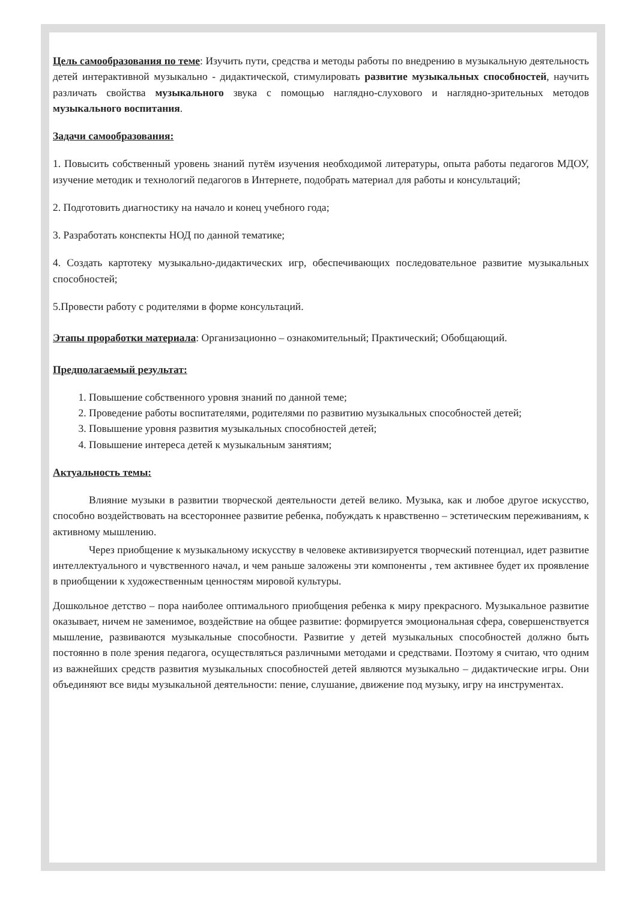Цель самообразования по теме: Изучить пути, средства и методы работы по внедрению в музыкальную деятельность детей интерактивной музыкально - дидактической, стимулировать развитие музыкальных способностей, научить различать свойства музыкального звука с помощью наглядно-слухового и наглядно-зрительных методов музыкального воспитания.
Задачи самообразования:
1. Повысить собственный уровень знаний путём изучения необходимой литературы, опыта работы педагогов МДОУ, изучение методик и технологий педагогов в Интернете, подобрать материал для работы и консультаций;
2. Подготовить диагностику на начало и конец учебного года;
3. Разработать конспекты НОД по данной тематике;
4. Создать картотеку музыкально-дидактических игр, обеспечивающих последовательное развитие музыкальных способностей;
5.Провести работу с родителями в форме консультаций.
Этапы проработки материала: Организационно – ознакомительный; Практический; Обобщающий.
Предполагаемый результат:
1. Повышение собственного уровня знаний по данной теме;
2. Проведение работы воспитателями, родителями по развитию музыкальных способностей детей;
3. Повышение уровня развития музыкальных способностей детей;
4. Повышение интереса детей к музыкальным занятиям;
Актуальность темы:
Влияние музыки в развитии творческой деятельности детей велико. Музыка, как и любое другое искусство, способно воздействовать на всестороннее развитие ребенка, побуждать к нравственно – эстетическим переживаниям, к активному мышлению.
Через приобщение к музыкальному искусству в человеке активизируется творческий потенциал, идет развитие интеллектуального и чувственного начал, и чем раньше заложены эти компоненты , тем активнее будет их проявление в приобщении к художественным ценностям мировой культуры.
Дошкольное детство – пора наиболее оптимального приобщения ребенка к миру прекрасного. Музыкальное развитие оказывает, ничем не заменимое, воздействие на общее развитие: формируется эмоциональная сфера, совершенствуется мышление, развиваются музыкальные способности. Развитие у детей музыкальных способностей должно быть постоянно в поле зрения педагога, осуществляться различными методами и средствами. Поэтому я считаю, что одним из важнейших средств развития музыкальных способностей детей являются музыкально – дидактические игры. Они объединяют все виды музыкальной деятельности: пение, слушание, движение под музыку, игру на инструментах.